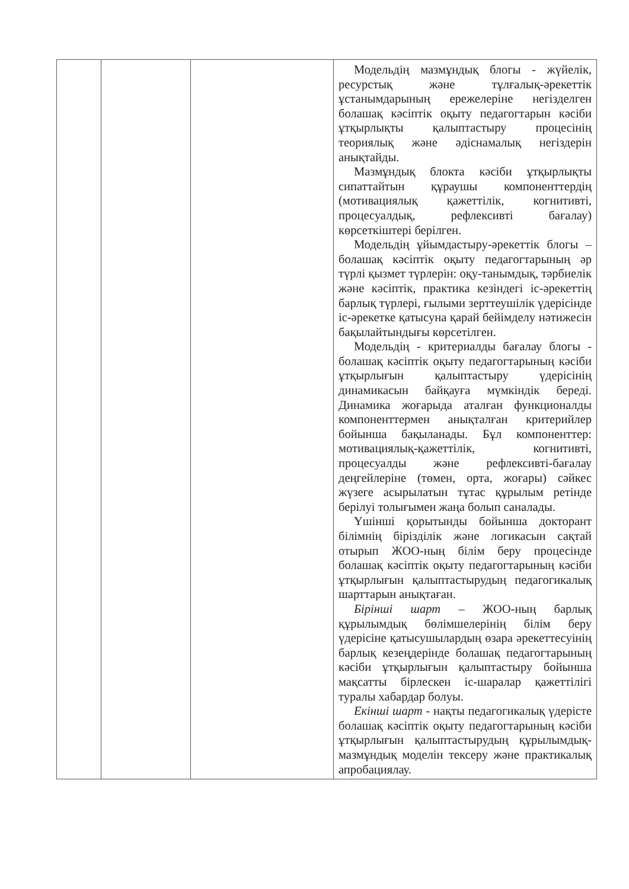| | | | Модельдің мазмұндық блогы - жүйелік, ресурстық және тұлғалық-әрекеттік ұстанымдарының ережелеріне негізделген болашақ кәсіптік оқыту педагогтарын кәсіби ұтқырлықты қалыптастыру процесінің теориялық және әдіснамалық негіздерін анықтайды. Мазмұндық блокта кәсіби ұтқырлықты сипаттайтын құраушы компоненттердің (мотивациялық қажеттілік, когнитивті, процесуалдық, рефлексивті бағалау) көрсеткіштері берілген. Модельдің ұйымдастыру-әрекеттік блогы – болашақ кәсіптік оқыту педагогтарының әр түрлі қызмет түрлерін: оқу-танымдық, тәрбиелік және кәсіптік, практика кезіндегі іс-әрекеттің барлық түрлері, ғылыми зерттеушілік үдерісінде іс-әрекетке қатысуна қарай бейімделу нәтижесін бақылайтындығы көрсетілген. Модельдің - критериалды бағалау блогы - болашақ кәсіптік оқыту педагогтарының кәсіби ұтқырлығын қалыптастыру үдерісінің динамикасын байқауға мүмкіндік береді. Динамика жоғарыда аталған функционалды компоненттермен анықталған критерийлер бойынша бақыланады. Бұл компоненттер: мотивациялық-қажеттілік, когнитивті, процесуалды және рефлексивті-бағалау деңгейлеріне (төмен, орта, жоғары) сәйкес жүзеге асырылатын тұтас құрылым ретінде берілуі толығымен жаңа болып саналады. Үшінші қорытынды бойынша докторант білімнің бірізділік және логикасын сақтай отырып ЖОО-ның білім беру процесінде болашақ кәсіптік оқыту педагогтарының кәсіби ұтқырлығын қалыптастырудың педагогикалық шарттарын анықтаған. Бірінші шарт – ЖОО-ның барлық құрылымдық бөлімшелерінің білім беру үдерісіне қатысушылардың өзара әрекеттесуінің барлық кезеңдерінде болашақ педагогтарының кәсіби ұтқырлығын қалыптастыру бойынша мақсатты бірлескен іс-шаралар қажеттілігі туралы хабардар болуы. Екінші шарт - нақты педагогикалық үдерісте болашақ кәсіптік оқыту педагогтарының кәсіби ұтқырлығын қалыптастырудың құрылымдық-мазмұндық моделін тексеру және практикалық апробациялау. |